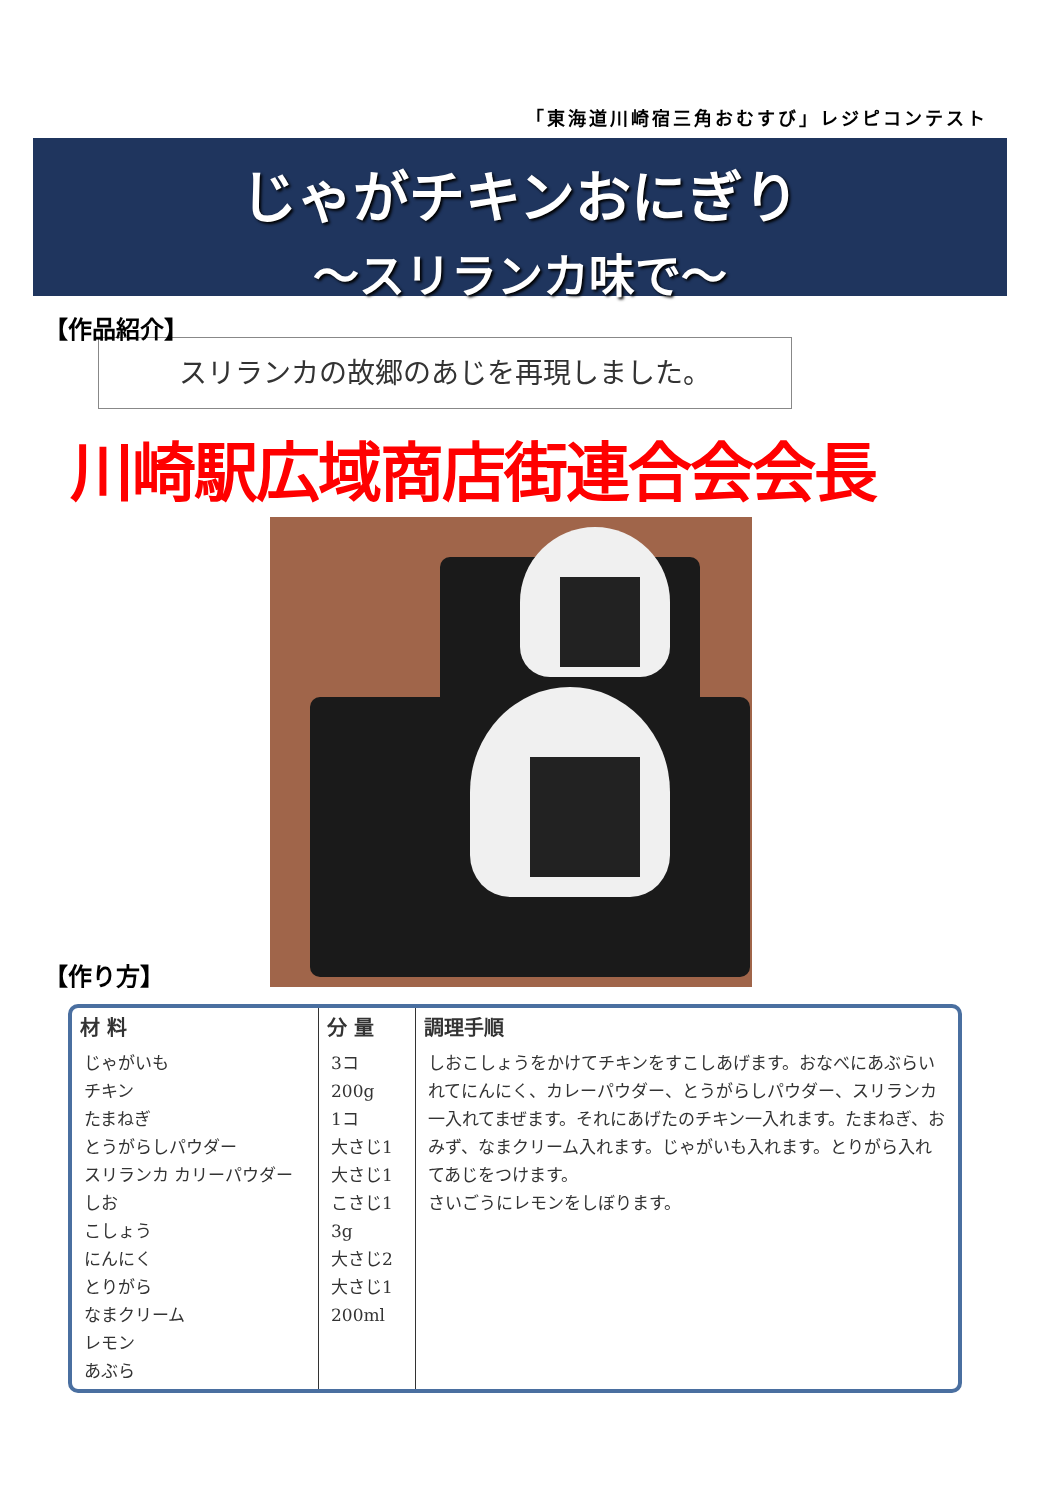「東海道川崎宿三角おむすび」レジピコンテスト
じゃがチキンおにぎり
～スリランカ味で～
【作品紹介】
スリランカの故郷のあじを再現しました。
川崎駅広域商店街連合会会長
【作り方】
| 材 料 | 分 量 | 調理手順 |
| --- | --- | --- |
| じゃがいも チキン たまねぎ とうがらしパウダー スリランカ カリーパウダー しお こしょう にんにく とりがら なまクリーム レモン あぶら | 3コ 200g 1コ 大さじ1 大さじ1 こさじ1 3g 大さじ2 大さじ1 200ml | しおこしょうをかけてチキンをすこしあげます。おなべにあぶらいれてにんにく、カレーパウダー、とうがらしパウダー、スリランカ一入れてまぜます。それにあげたのチキン一入れます。たまねぎ、おみず、なまクリーム入れます。じゃがいも入れます。とりがら入れてあじをつけます。 さいごうにレモンをしぼります。 |